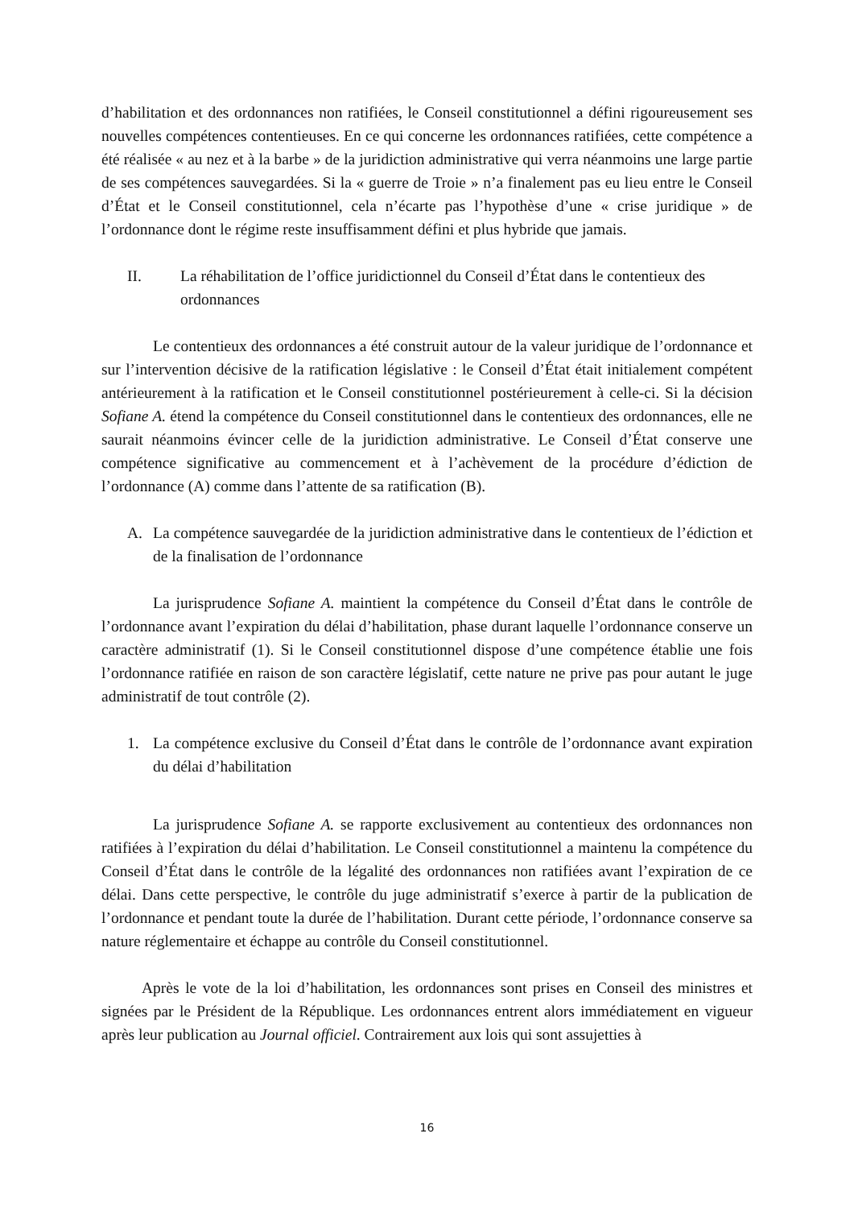d’habilitation et des ordonnances non ratifiées, le Conseil constitutionnel a défini rigoureusement ses nouvelles compétences contentieuses. En ce qui concerne les ordonnances ratifiées, cette compétence a été réalisée « au nez et à la barbe » de la juridiction administrative qui verra néanmoins une large partie de ses compétences sauvegardées. Si la « guerre de Troie » n’a finalement pas eu lieu entre le Conseil d’État et le Conseil constitutionnel, cela n’écarte pas l’hypothèse d’une « crise juridique » de l’ordonnance dont le régime reste insuffisamment défini et plus hybride que jamais.
II. La réhabilitation de l’office juridictionnel du Conseil d’État dans le contentieux des ordonnances
Le contentieux des ordonnances a été construit autour de la valeur juridique de l’ordonnance et sur l’intervention décisive de la ratification législative : le Conseil d’État était initialement compétent antérieurement à la ratification et le Conseil constitutionnel postérieurement à celle-ci. Si la décision Sofiane A. étend la compétence du Conseil constitutionnel dans le contentieux des ordonnances, elle ne saurait néanmoins évincer celle de la juridiction administrative. Le Conseil d’État conserve une compétence significative au commencement et à l’achèvement de la procédure d’édiction de l’ordonnance (A) comme dans l’attente de sa ratification (B).
A. La compétence sauvegardée de la juridiction administrative dans le contentieux de l’édiction et de la finalisation de l’ordonnance
La jurisprudence Sofiane A. maintient la compétence du Conseil d’État dans le contrôle de l’ordonnance avant l’expiration du délai d’habilitation, phase durant laquelle l’ordonnance conserve un caractère administratif (1). Si le Conseil constitutionnel dispose d’une compétence établie une fois l’ordonnance ratifiée en raison de son caractère législatif, cette nature ne prive pas pour autant le juge administratif de tout contrôle (2).
1. La compétence exclusive du Conseil d’État dans le contrôle de l’ordonnance avant expiration du délai d’habilitation
La jurisprudence Sofiane A. se rapporte exclusivement au contentieux des ordonnances non ratifiées à l’expiration du délai d’habilitation. Le Conseil constitutionnel a maintenu la compétence du Conseil d’État dans le contrôle de la légalité des ordonnances non ratifiées avant l’expiration de ce délai. Dans cette perspective, le contrôle du juge administratif s’exerce à partir de la publication de l’ordonnance et pendant toute la durée de l’habilitation. Durant cette période, l’ordonnance conserve sa nature réglementaire et échappe au contrôle du Conseil constitutionnel.
Après le vote de la loi d’habilitation, les ordonnances sont prises en Conseil des ministres et signées par le Président de la République. Les ordonnances entrent alors immédiatement en vigueur après leur publication au Journal officiel. Contrairement aux lois qui sont assujetties à
16